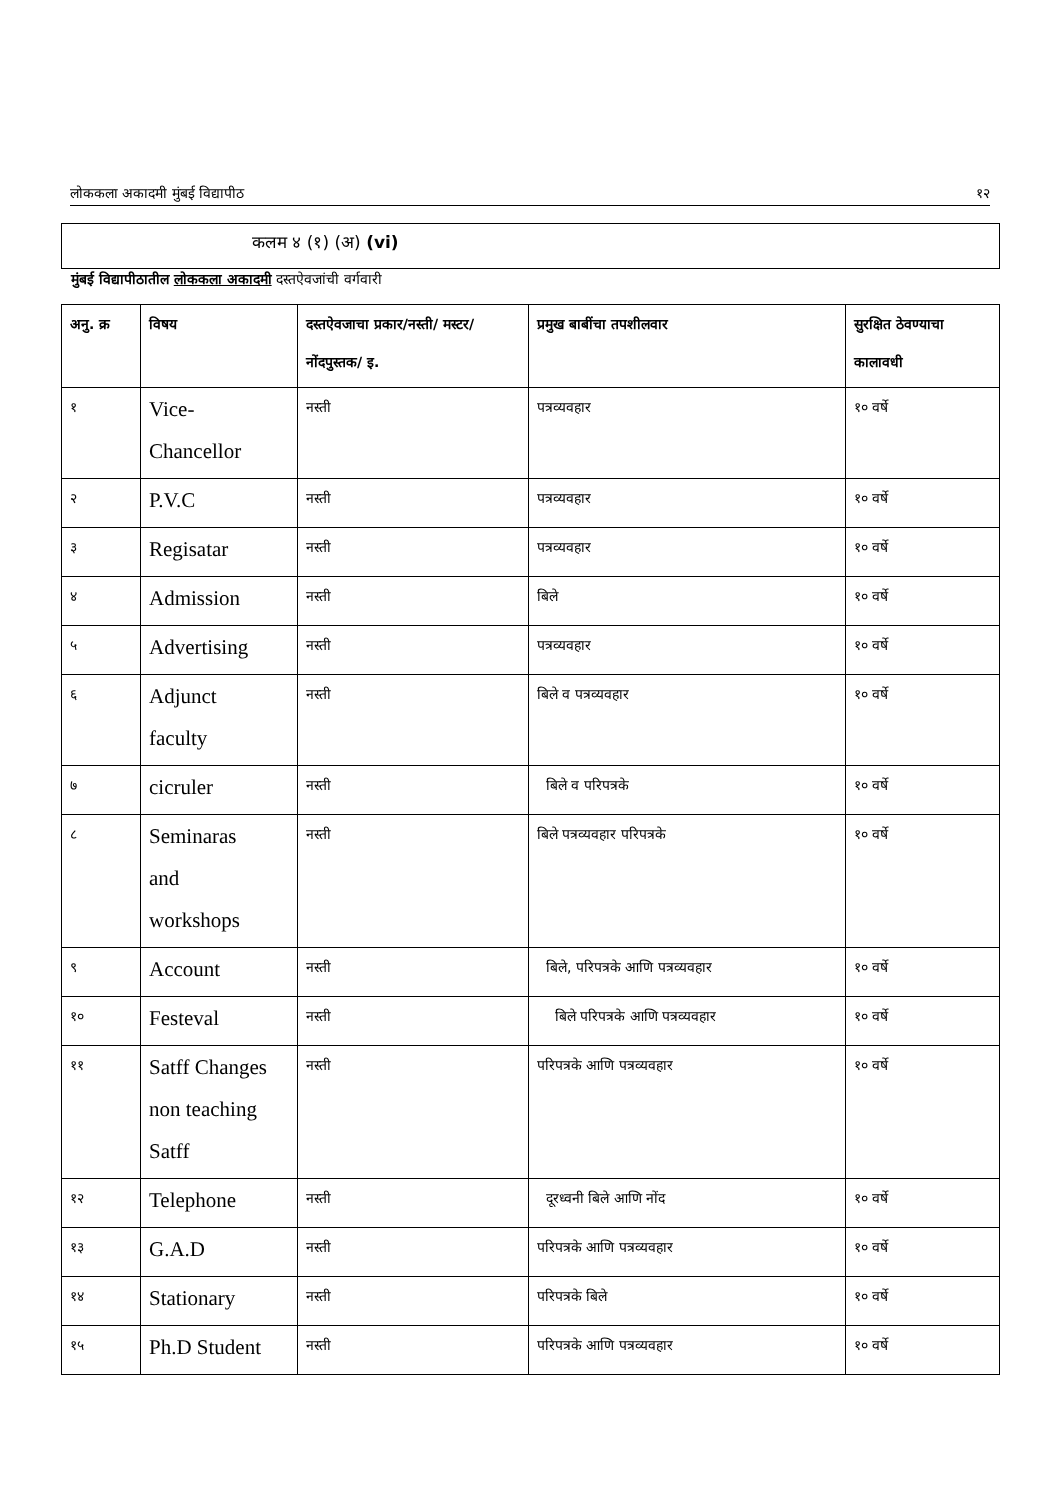लोककला अकादमी मुंबई विद्यापीठ १२
कलम ४ (१) (अ) (vi)
मुंबई विद्यापीठातील लोककला अकादमी दस्तऐवजांची वर्गवारी
| अनु. क्र | विषय | दस्तऐवजाचा प्रकार/नस्ती/ मस्टर/नोंदपुस्तक/ इ. | प्रमुख बाबींचा तपशीलवार | सुरक्षित ठेवण्याचा कालावधी |
| --- | --- | --- | --- | --- |
| १ | Vice- Chancellor | नस्ती | पत्रव्यवहार | १० वर्षे |
| २ | P.V.C | नस्ती | पत्रव्यवहार | १० वर्षे |
| ३ | Regisatar | नस्ती | पत्रव्यवहार | १० वर्षे |
| ४ | Admission | नस्ती | बिले | १० वर्षे |
| ५ | Advertising | नस्ती | पत्रव्यवहार | १० वर्षे |
| ६ | Adjunct faculty | नस्ती | बिले व पत्रव्यवहार | १० वर्षे |
| ७ | cicruler | नस्ती | बिले व परिपत्रके | १० वर्षे |
| ८ | Seminaras and workshops | नस्ती | बिले पत्रव्यवहार परिपत्रके | १० वर्षे |
| ९ | Account | नस्ती | बिले, परिपत्रके आणि पत्रव्यवहार | १० वर्षे |
| १० | Festeval | नस्ती | बिले परिपत्रके आणि पत्रव्यवहार | १० वर्षे |
| ११ | Satff Changes non teaching Satff | नस्ती | परिपत्रके आणि पत्रव्यवहार | १० वर्षे |
| १२ | Telephone | नस्ती | दूरध्वनी बिले आणि नोंद | १० वर्षे |
| १३ | G.A.D | नस्ती | परिपत्रके आणि पत्रव्यवहार | १० वर्षे |
| १४ | Stationary | नस्ती | परिपत्रके बिले | १० वर्षे |
| १५ | Ph.D Student | नस्ती | परिपत्रके आणि पत्रव्यवहार | १० वर्षे |